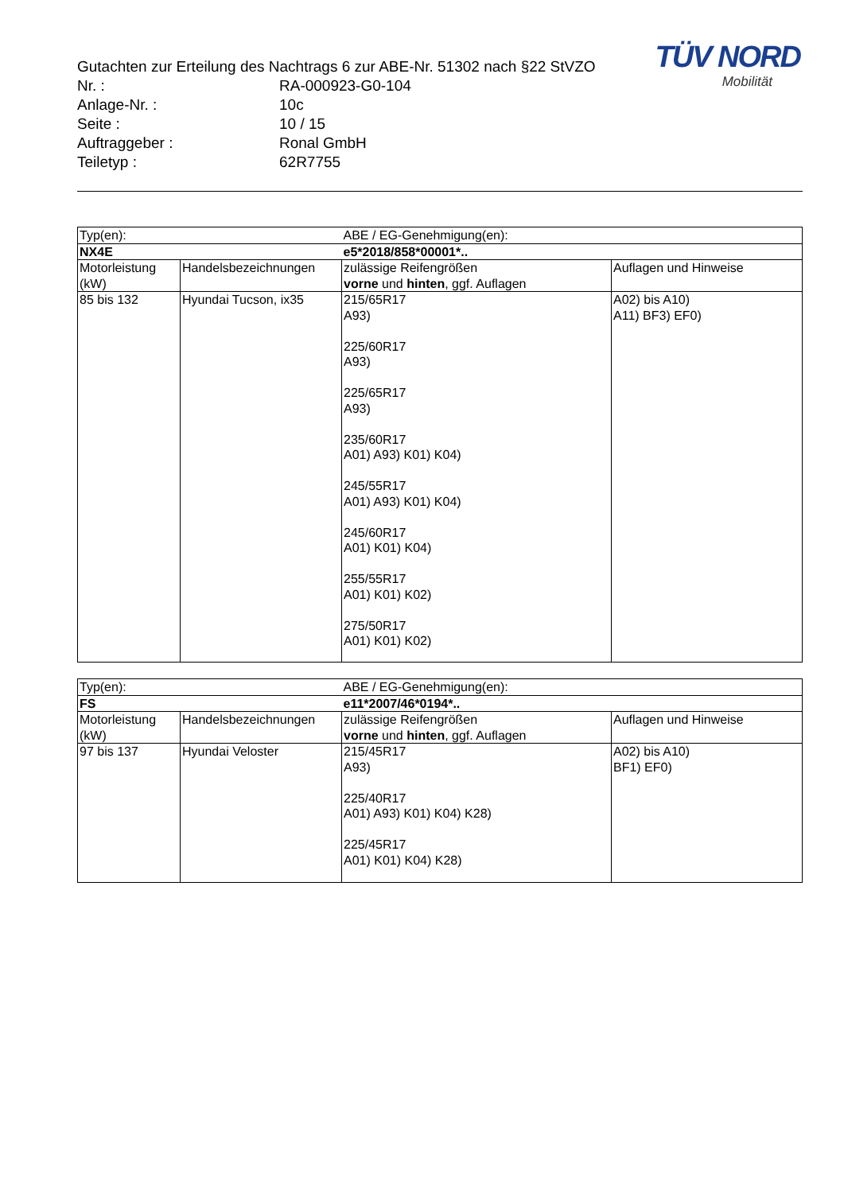TÜV NORD
Mobilität
Gutachten zur Erteilung des Nachtrags 6 zur ABE-Nr. 51302 nach §22 StVZO
Nr. : RA-000923-G0-104
Anlage-Nr. : 10c
Seite : 10 / 15
Auftraggeber : Ronal GmbH
Teiletyp : 62R7755
| Typ(en): | | ABE / EG-Genehmigung(en): | |
| NX4E | | e5*2018/858*00001*.. | |
| Motorleistung (kW) | Handelsbezeichnungen | zulässige Reifengrößen vorne und hinten , ggf. Auflagen | Auflagen und Hinweise |
| 85 bis 132 | Hyundai Tucson, ix35 | 215/65R17 A93) 225/60R17 A93) 225/65R17 A93) 235/60R17 A01) A93) K01) K04) 245/55R17 A01) A93) K01) K04) 245/60R17 A01) K01) K04) 255/55R17 A01) K01) K02) 275/50R17 A01) K01) K02) | A02) bis A10) A11) BF3) EF0) |
| Typ(en): | | ABE / EG-Genehmigung(en): | |
| FS | | e11*2007/46*0194*.. | |
| Motorleistung (kW) | Handelsbezeichnungen | zulässige Reifengrößen vorne und hinten , ggf. Auflagen | Auflagen und Hinweise |
| 97 bis 137 | Hyundai Veloster | 215/45R17 A93) 225/40R17 A01) A93) K01) K04) K28) 225/45R17 A01) K01) K04) K28) | A02) bis A10) BF1) EF0) |